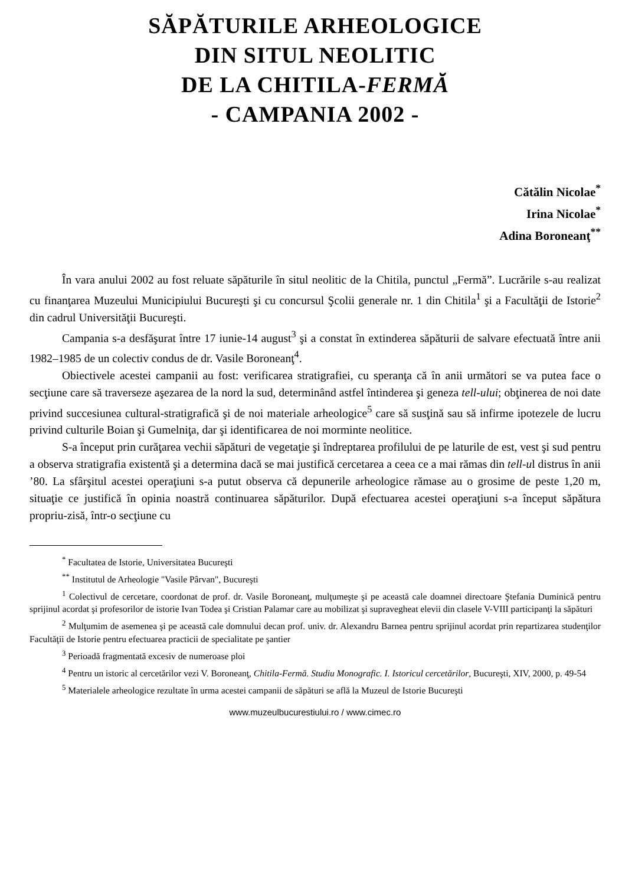SĂPĂTURILE ARHEOLOGICE
DIN SITUL NEOLITIC
DE LA CHITILA-FERMĂ
- CAMPANIA 2002 -
Cătălin Nicolae<sup>*</sup>
Irina Nicolae<sup>*</sup>
Adina Boroneanţ<sup>**</sup>
În vara anului 2002 au fost reluate săpăturile în situl neolitic de la Chitila, punctul „Fermă”. Lucrările s-au realizat cu finanţarea Muzeului Municipiului Bucureşti şi cu concursul Şcolii generale nr. 1 din Chitila<sup>1</sup> şi a Facultăţii de Istorie<sup>2</sup> din cadrul Universităţii Bucureşti.
Campania s-a desfăşurat între 17 iunie-14 august<sup>3</sup> şi a constat în extinderea săpăturii de salvare efectuată între anii 1982–1985 de un colectiv condus de dr. Vasile Boroneanţ<sup>4</sup>.
Obiectivele acestei campanii au fost: verificarea stratigrafiei, cu speranţa că în anii următori se va putea face o secţiune care să traverseze aşezarea de la nord la sud, determinând astfel întinderea şi geneza tell-ului; obţinerea de noi date privind succesiunea cultural-stratigrafică şi de noi materiale arheologice<sup>5</sup> care să susţină sau să infirme ipotezele de lucru privind culturile Boian şi Gumelniţa, dar şi identificarea de noi morminte neolitice.
S-a început prin curăţarea vechii săpături de vegetaţie şi îndreptarea profilului de pe laturile de est, vest şi sud pentru a observa stratigrafia existentă şi a determina dacă se mai justifică cercetarea a ceea ce a mai rămas din tell-ul distrus în anii ’80. La sfârşitul acestei operaţiuni s-a putut observa că depunerile arheologice rămase au o grosime de peste 1,20 m, situaţie ce justifică în opinia noastră continuarea săpăturilor. După efectuarea acestei operaţiuni s-a început săpătura propriu-zisă, într-o secţiune cu
<sup>*</sup> Facultatea de Istorie, Universitatea Bucureşti
<sup>**</sup> Institutul de Arheologie "Vasile Pârvan", Bucureşti
<sup>1</sup> Colectivul de cercetare, coordonat de prof. dr. Vasile Boroneanţ, mulţumeşte şi pe această cale doamnei directoare Ştefania Duminică pentru sprijinul acordat şi profesorilor de istorie Ivan Todea şi Cristian Palamar care au mobilizat şi supravegheat elevii din clasele V-VIII participanţi la săpături
<sup>2</sup> Mulţumim de asemenea şi pe această cale domnului decan prof. univ. dr. Alexandru Barnea pentru sprijinul acordat prin repartizarea studenţilor Facultăţii de Istorie pentru efectuarea practicii de specialitate pe şantier
<sup>3</sup> Perioadă fragmentată excesiv de numeroase ploi
<sup>4</sup> Pentru un istoric al cercetărilor vezi V. Boroneanţ, Chitila-Fermă. Studiu Monografic. I. Istoricul cercetărilor, Bucureşti, XIV, 2000, p. 49-54
<sup>5</sup> Materialele arheologice rezultate în urma acestei campanii de săpături se află la Muzeul de Istorie Bucureşti
www.muzeulbucurestiului.ro / www.cimec.ro